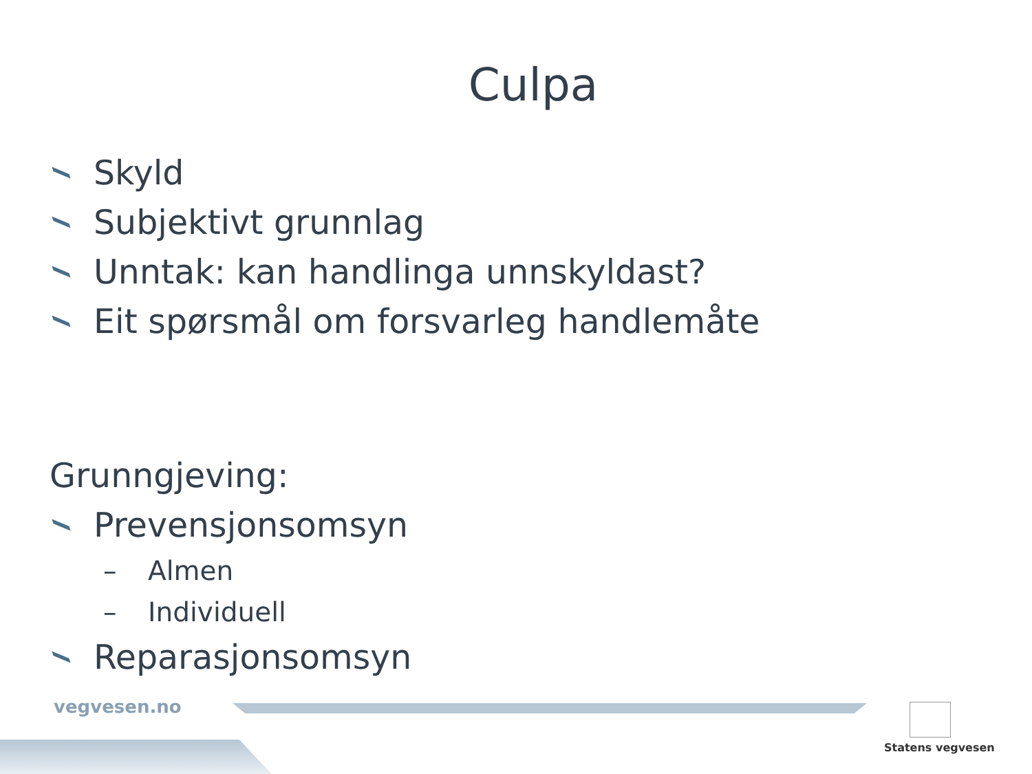Culpa
Skyld
Subjektivt grunnlag
Unntak: kan handlinga unnskyldast?
Eit spørsmål om forsvarleg handlemåte
Grunngjeving:
Prevensjonsomsyn
– Almen
– Individuell
Reparasjonsomsyn
vegvesen.no
Statens vegvesen